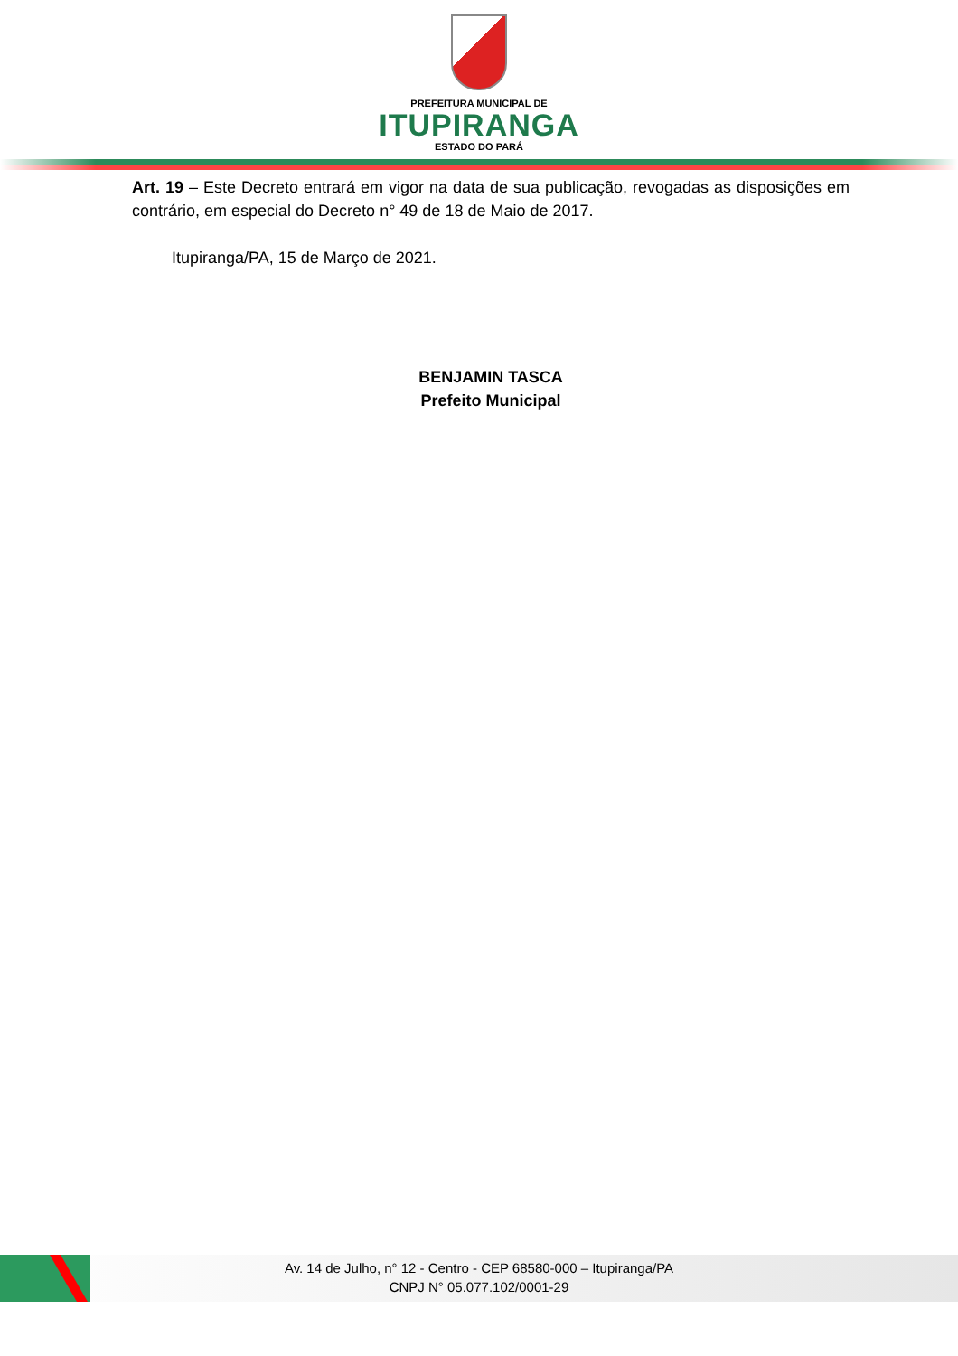PREFEITURA MUNICIPAL DE
ITUPIRANGA
ESTADO DO PARÁ
Art. 19 – Este Decreto entrará em vigor na data de sua publicação, revogadas as disposições em contrário, em especial do Decreto n° 49 de 18 de Maio de 2017.
Itupiranga/PA, 15 de Março de 2021.
BENJAMIN TASCA
Prefeito Municipal
Av. 14 de Julho, n° 12 - Centro - CEP 68580-000 – Itupiranga/PA
CNPJ N° 05.077.102/0001-29